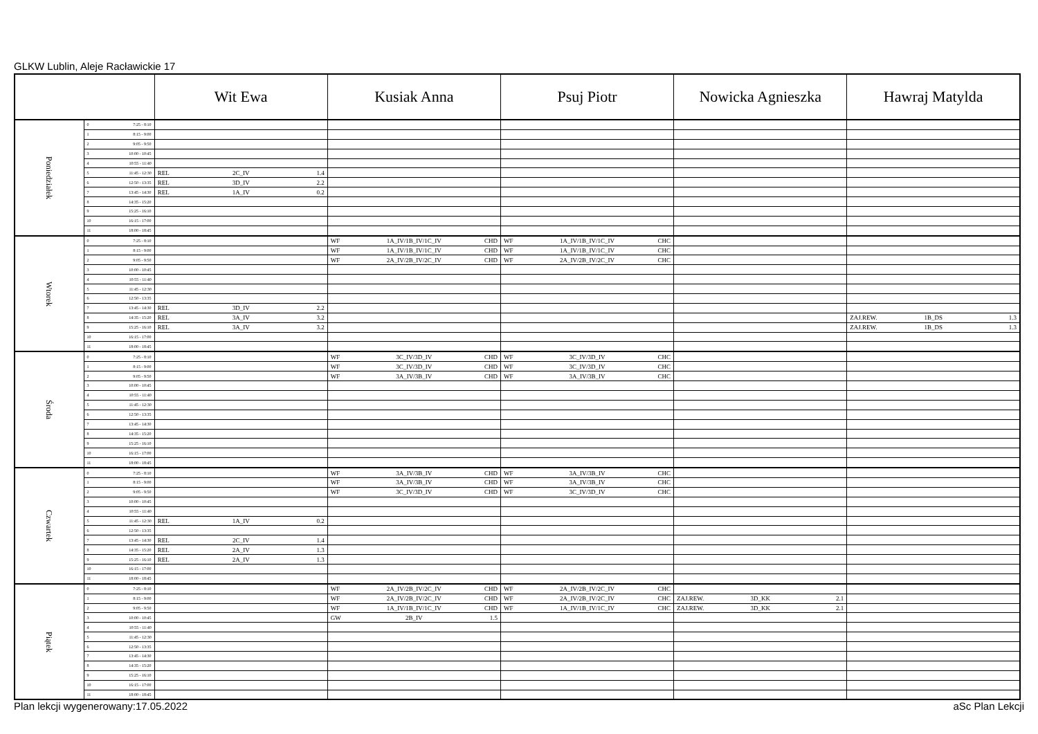GLKW Lublin, Aleje Racławickie 17
| | | | Wit Ewa | | | Kusiak Anna | | | Psuj Piotr | | | Nowicka Agnieszka | | | Hawraj Matylda | | |
| --- | --- | --- | --- | --- | --- | --- | --- | --- | --- | --- | --- | --- | --- | --- | --- | --- | --- |
| Poniedziałek | 0 | 7:25 - 8:10 | | | | | | | | | | | | | | | |
| | 1 | 8:15 - 9:00 | | | | | | | | | | | | | | | |
| | 2 | 9:05 - 9:50 | | | | | | | | | | | | | | | |
| | 3 | 10:00 - 10:45 | | | | | | | | | | | | | | | |
| | 4 | 10:55 - 11:40 | | | | | | | | | | | | | | | |
| | 5 | 11:45 - 12:30 | REL | 2C_IV | 1.4 | | | | | | | | | | | | |
| | 6 | 12:50 - 13:35 | REL | 3D_IV | 2.2 | | | | | | | | | | | | |
| | 7 | 13:45 - 14:30 | REL | 1A_IV | 0.2 | | | | | | | | | | | | |
| | 8 | 14:35 - 15:20 | | | | | | | | | | | | | | | |
| | 9 | 15:25 - 16:10 | | | | | | | | | | | | | | | |
| | 10 | 16:15 - 17:00 | | | | | | | | | | | | | | | |
| | 11 | 18:00 - 18:45 | | | | | | | | | | | | | | | |
| Wtorek | 0 | 7:25 - 8:10 | | | | WF | 1A_IV/1B_IV/1C_IV | CHD | WF | 1A_IV/1B_IV/1C_IV | CHC | | | | | | |
| | 1 | 8:15 - 9:00 | | | | WF | 1A_IV/1B_IV/1C_IV | CHD | WF | 1A_IV/1B_IV/1C_IV | CHC | | | | | | |
| | 2 | 9:05 - 9:50 | | | | WF | 2A_IV/2B_IV/2C_IV | CHD | WF | 2A_IV/2B_IV/2C_IV | CHC | | | | | | |
| | 3 | 10:00 - 10:45 | | | | | | | | | | | | | | | |
| | 4 | 10:55 - 11:40 | | | | | | | | | | | | | | | |
| | 5 | 11:45 - 12:30 | | | | | | | | | | | | | | | |
| | 6 | 12:50 - 13:35 | | | | | | | | | | | | | | | |
| | 7 | 13:45 - 14:30 | REL | 3D_IV | 2.2 | | | | | | | | | | | | |
| | 8 | 14:35 - 15:20 | REL | 3A_IV | 3.2 | | | | | | | | | | ZAJ.REW. | 1B_DS | 1.3 |
| | 9 | 15:25 - 16:10 | REL | 3A_IV | 3.2 | | | | | | | | | | ZAJ.REW. | 1B_DS | 1.3 |
| | 10 | 16:15 - 17:00 | | | | | | | | | | | | | | | |
| | 11 | 18:00 - 18:45 | | | | | | | | | | | | | | | |
| Środa | 0 | 7:25 - 8:10 | | | | WF | 3C_IV/3D_IV | CHD | WF | 3C_IV/3D_IV | CHC | | | | | | |
| | 1 | 8:15 - 9:00 | | | | WF | 3C_IV/3D_IV | CHD | WF | 3C_IV/3D_IV | CHC | | | | | | |
| | 2 | 9:05 - 9:50 | | | | WF | 3A_IV/3B_IV | CHD | WF | 3A_IV/3B_IV | CHC | | | | | | |
| | 3 | 10:00 - 10:45 | | | | | | | | | | | | | | | |
| | 4 | 10:55 - 11:40 | | | | | | | | | | | | | | | |
| | 5 | 11:45 - 12:30 | | | | | | | | | | | | | | | |
| | 6 | 12:50 - 13:35 | | | | | | | | | | | | | | | |
| | 7 | 13:45 - 14:30 | | | | | | | | | | | | | | | |
| | 8 | 14:35 - 15:20 | | | | | | | | | | | | | | | |
| | 9 | 15:25 - 16:10 | | | | | | | | | | | | | | | |
| | 10 | 16:15 - 17:00 | | | | | | | | | | | | | | | |
| | 11 | 18:00 - 18:45 | | | | | | | | | | | | | | | |
| Czwartek | 0 | 7:25 - 8:10 | | | | WF | 3A_IV/3B_IV | CHD | WF | 3A_IV/3B_IV | CHC | | | | | | |
| | 1 | 8:15 - 9:00 | | | | WF | 3A_IV/3B_IV | CHD | WF | 3A_IV/3B_IV | CHC | | | | | | |
| | 2 | 9:05 - 9:50 | | | | WF | 3C_IV/3D_IV | CHD | WF | 3C_IV/3D_IV | CHC | | | | | | |
| | 3 | 10:00 - 10:45 | | | | | | | | | | | | | | | |
| | 4 | 10:55 - 11:40 | | | | | | | | | | | | | | | |
| | 5 | 11:45 - 12:30 | REL | 1A_IV | 0.2 | | | | | | | | | | | | |
| | 6 | 12:50 - 13:35 | | | | | | | | | | | | | | | |
| | 7 | 13:45 - 14:30 | REL | 2C_IV | 1.4 | | | | | | | | | | | | |
| | 8 | 14:35 - 15:20 | REL | 2A_IV | 1.3 | | | | | | | | | | | | |
| | 9 | 15:25 - 16:10 | REL | 2A_IV | 1.3 | | | | | | | | | | | | |
| | 10 | 16:15 - 17:00 | | | | | | | | | | | | | | | |
| | 11 | 18:00 - 18:45 | | | | | | | | | | | | | | | |
| Piątek | 0 | 7:25 - 8:10 | | | | WF | 2A_IV/2B_IV/2C_IV | CHD | WF | 2A_IV/2B_IV/2C_IV | CHC | | | | | | |
| | 1 | 8:15 - 9:00 | | | | WF | 2A_IV/2B_IV/2C_IV | CHD | WF | 2A_IV/2B_IV/2C_IV | CHC | ZAJ.REW. | 3D_KK | 2.1 | | | |
| | 2 | 9:05 - 9:50 | | | | WF | 1A_IV/1B_IV/1C_IV | CHD | WF | 1A_IV/1B_IV/1C_IV | CHC | ZAJ.REW. | 3D_KK | 2.1 | | | |
| | 3 | 10:00 - 10:45 | | | | GW | 2B_IV | 1.5 | | | | | | | | | |
| | 4 | 10:55 - 11:40 | | | | | | | | | | | | | | | |
| | 5 | 11:45 - 12:30 | | | | | | | | | | | | | | | |
| | 6 | 12:50 - 13:35 | | | | | | | | | | | | | | | |
| | 7 | 13:45 - 14:30 | | | | | | | | | | | | | | | |
| | 8 | 14:35 - 15:20 | | | | | | | | | | | | | | | |
| | 9 | 15:25 - 16:10 | | | | | | | | | | | | | | | |
| | 10 | 16:15 - 17:00 | | | | | | | | | | | | | | | |
| | 11 | 18:00 - 18:45 | | | | | | | | | | | | | | | |
Plan lekcji wygenerowany:17.05.2022 aSc Plan Lekcji